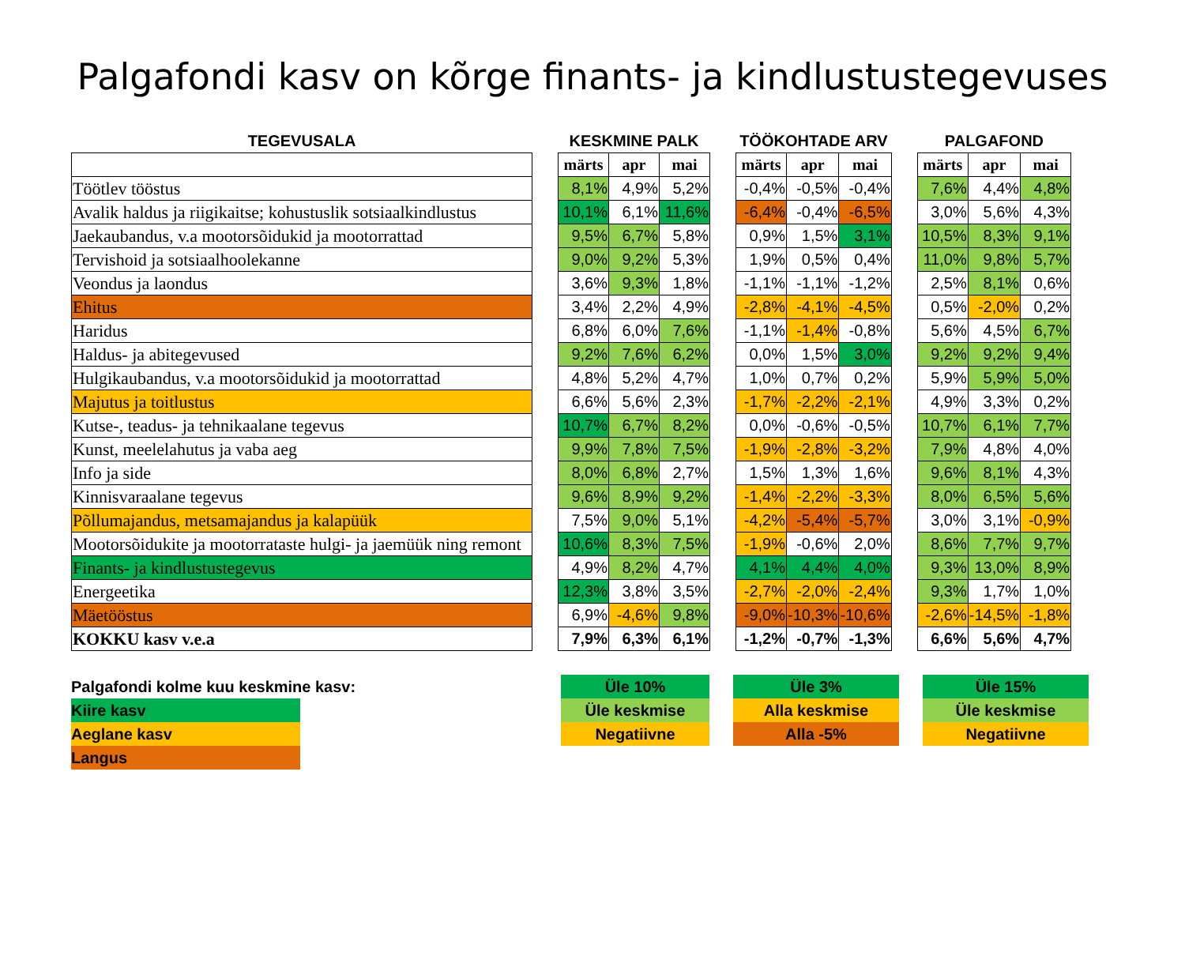Palgafondi kasv on kõrge finants- ja kindlustustegevuses
| TEGEVUSALA | | KESKMINE PALK | | | | TÖÖKOHTADE ARV | | | | PALGAFOND | | |
| --- | --- | --- | --- | --- | --- | --- | --- | --- | --- | --- | --- | --- |
| | | märts | apr | mai | | märts | apr | mai | | märts | apr | mai |
| Töötlev tööstus | | 8,1% | 4,9% | 5,2% | | -0,4% | -0,5% | -0,4% | | 7,6% | 4,4% | 4,8% |
| Avalik haldus ja riigikaitse; kohustuslik sotsiaalkindlustus | | 10,1% | 6,1% | 11,6% | | -6,4% | -0,4% | -6,5% | | 3,0% | 5,6% | 4,3% |
| Jaekaubandus, v.a mootorsõidukid ja mootorrattad | | 9,5% | 6,7% | 5,8% | | 0,9% | 1,5% | 3,1% | | 10,5% | 8,3% | 9,1% |
| Tervishoid ja sotsiaalhoolekanne | | 9,0% | 9,2% | 5,3% | | 1,9% | 0,5% | 0,4% | | 11,0% | 9,8% | 5,7% |
| Veondus ja laondus | | 3,6% | 9,3% | 1,8% | | -1,1% | -1,1% | -1,2% | | 2,5% | 8,1% | 0,6% |
| Ehitus | | 3,4% | 2,2% | 4,9% | | -2,8% | -4,1% | -4,5% | | 0,5% | -2,0% | 0,2% |
| Haridus | | 6,8% | 6,0% | 7,6% | | -1,1% | -1,4% | -0,8% | | 5,6% | 4,5% | 6,7% |
| Haldus- ja abitegevused | | 9,2% | 7,6% | 6,2% | | 0,0% | 1,5% | 3,0% | | 9,2% | 9,2% | 9,4% |
| Hulgikaubandus, v.a mootorsõidukid ja mootorrattad | | 4,8% | 5,2% | 4,7% | | 1,0% | 0,7% | 0,2% | | 5,9% | 5,9% | 5,0% |
| Majutus ja toitlustus | | 6,6% | 5,6% | 2,3% | | -1,7% | -2,2% | -2,1% | | 4,9% | 3,3% | 0,2% |
| Kutse-, teadus- ja tehnikaalane tegevus | | 10,7% | 6,7% | 8,2% | | 0,0% | -0,6% | -0,5% | | 10,7% | 6,1% | 7,7% |
| Kunst, meelelahutus ja vaba aeg | | 9,9% | 7,8% | 7,5% | | -1,9% | -2,8% | -3,2% | | 7,9% | 4,8% | 4,0% |
| Info ja side | | 8,0% | 6,8% | 2,7% | | 1,5% | 1,3% | 1,6% | | 9,6% | 8,1% | 4,3% |
| Kinnisvaraalane tegevus | | 9,6% | 8,9% | 9,2% | | -1,4% | -2,2% | -3,3% | | 8,0% | 6,5% | 5,6% |
| Põllumajandus, metsamajandus ja kalapüük | | 7,5% | 9,0% | 5,1% | | -4,2% | -5,4% | -5,7% | | 3,0% | 3,1% | -0,9% |
| Mootorsõidukite ja mootorrataste hulgi- ja jaemüük ning remont | | 10,6% | 8,3% | 7,5% | | -1,9% | -0,6% | 2,0% | | 8,6% | 7,7% | 9,7% |
| Finants- ja kindlustustegevus | | 4,9% | 8,2% | 4,7% | | 4,1% | 4,4% | 4,0% | | 9,3% | 13,0% | 8,9% |
| Energeetika | | 12,3% | 3,8% | 3,5% | | -2,7% | -2,0% | -2,4% | | 9,3% | 1,7% | 1,0% |
| Mäetööstus | | 6,9% | -4,6% | 9,8% | | -9,0% | -10,3% | -10,6% | | -2,6% | -14,5% | -1,8% |
| KOKKU kasv v.e.a | | 7,9% | 6,3% | 6,1% | | -1,2% | -0,7% | -1,3% | | 6,6% | 5,6% | 4,7% |
Palgafondi kolme kuu keskmine kasv:
Kiire kasv
Aeglane kasv
Langus
Üle 10%
Üle keskmise
Negatiivne
Üle 3%
Alla keskmise
Alla -5%
Üle 15%
Üle keskmise
Negatiivne